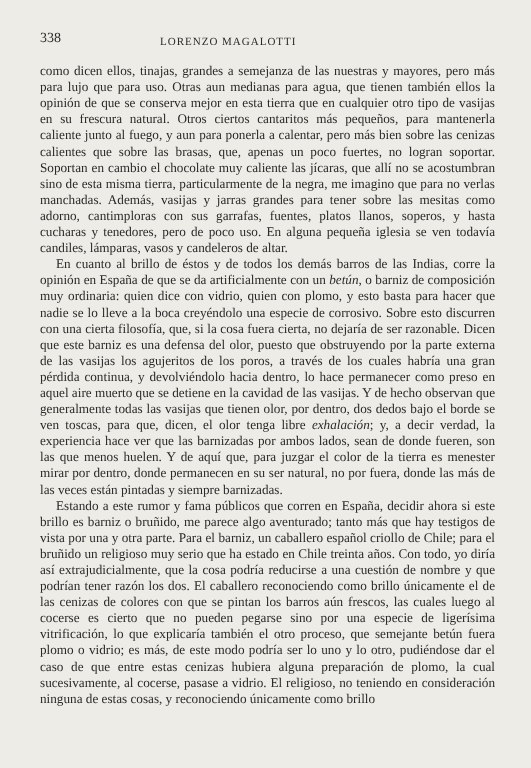338 LORENZO MAGALOTTI
como dicen ellos, tinajas, grandes a semejanza de las nuestras y mayores, pero más para lujo que para uso. Otras aun medianas para agua, que tienen también ellos la opinión de que se conserva mejor en esta tierra que en cualquier otro tipo de vasijas en su frescura natural. Otros ciertos cantaritos más pequeños, para mantenerla caliente junto al fuego, y aun para ponerla a calentar, pero más bien sobre las cenizas calientes que sobre las brasas, que, apenas un poco fuertes, no logran soportar. Soportan en cambio el chocolate muy caliente las jícaras, que allí no se acostumbran sino de esta misma tierra, particularmente de la negra, me imagino que para no verlas manchadas. Además, vasijas y jarras grandes para tener sobre las mesitas como adorno, cantimploras con sus garrafas, fuentes, platos llanos, soperos, y hasta cucharas y tenedores, pero de poco uso. En alguna pequeña iglesia se ven todavía candiles, lámparas, vasos y candeleros de altar.
En cuanto al brillo de éstos y de todos los demás barros de las Indias, corre la opinión en España de que se da artificialmente con un betún, o barniz de composición muy ordinaria: quien dice con vidrio, quien con plomo, y esto basta para hacer que nadie se lo lleve a la boca creyéndolo una especie de corrosivo. Sobre esto discurren con una cierta filosofía, que, si la cosa fuera cierta, no dejaría de ser razonable. Dicen que este barniz es una defensa del olor, puesto que obstruyendo por la parte externa de las vasijas los agujeritos de los poros, a través de los cuales habría una gran pérdida continua, y devolviéndolo hacia dentro, lo hace permanecer como preso en aquel aire muerto que se detiene en la cavidad de las vasijas. Y de hecho observan que generalmente todas las vasijas que tienen olor, por dentro, dos dedos bajo el borde se ven toscas, para que, dicen, el olor tenga libre exhalación; y, a decir verdad, la experiencia hace ver que las barnizadas por ambos lados, sean de donde fueren, son las que menos huelen. Y de aquí que, para juzgar el color de la tierra es menester mirar por dentro, donde permanecen en su ser natural, no por fuera, donde las más de las veces están pintadas y siempre barnizadas.
Estando a este rumor y fama públicos que corren en España, decidir ahora si este brillo es barniz o bruñido, me parece algo aventurado; tanto más que hay testigos de vista por una y otra parte. Para el barniz, un caballero español criollo de Chile; para el bruñido un religioso muy serio que ha estado en Chile treinta años. Con todo, yo diría así extrajudicialmente, que la cosa podría reducirse a una cuestión de nombre y que podrían tener razón los dos. El caballero reconociendo como brillo únicamente el de las cenizas de colores con que se pintan los barros aún frescos, las cuales luego al cocerse es cierto que no pueden pegarse sino por una especie de ligerísima vitrificación, lo que explicaría también el otro proceso, que semejante betún fuera plomo o vidrio; es más, de este modo podría ser lo uno y lo otro, pudiéndose dar el caso de que entre estas cenizas hubiera alguna preparación de plomo, la cual sucesivamente, al cocerse, pasase a vidrio. El religioso, no teniendo en consideración ninguna de estas cosas, y reconociendo únicamente como brillo